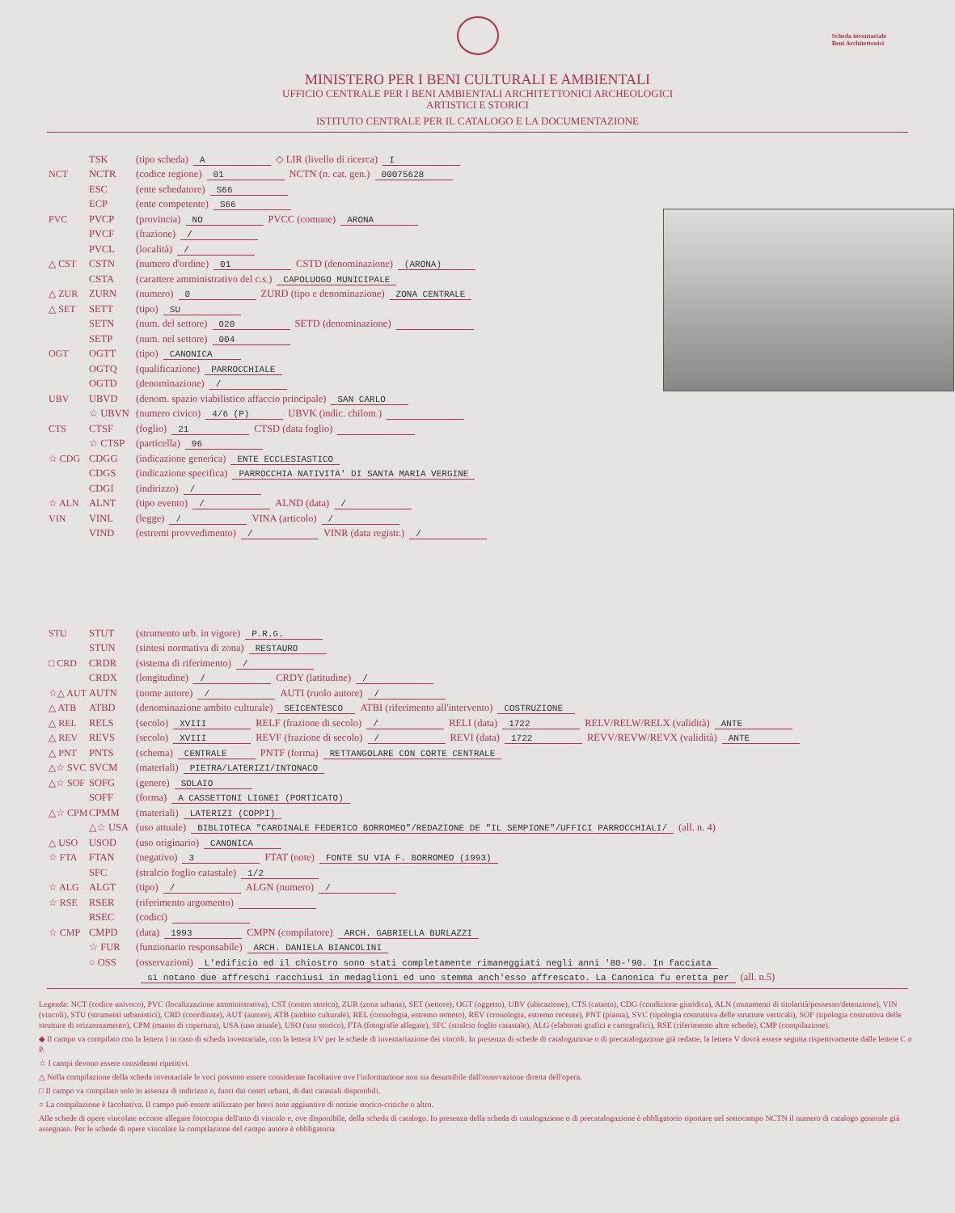Scheda inventariale
Beni Architettonici
MINISTERO PER I BENI CULTURALI E AMBIENTALI
UFFICIO CENTRALE PER I BENI AMBIENTALI ARCHITETTONICI ARCHEOLOGICI
ARTISTICI E STORICI
ISTITUTO CENTRALE PER IL CATALOGO E LA DOCUMENTAZIONE
TSK (tipo scheda) A ◇ LIR (livello di ricerca) I
NCT NCTR (codice regione) 01 NCTN (n. cat. gen.) 00075628
ESC (ente schedatore) S66
ECP (ente competente) S66
PVC PVCP (provincia) NO PVCC (comune) ARONA
PVCF (frazione) /
PVCL (località) /
△ CST CSTN (numero d'ordine) 01 CSTD (denominazione) (ARONA)
CSTA (carattere amministrativo del c.s.) CAPOLUOGO MUNICIPALE
△ ZUR ZURN (numero) 0 ZURD (tipo e denominazione) ZONA CENTRALE
△ SET SETT (tipo) SU
SETN (num. del settore) 020 SETD (denominazione)
SETP (num. nel settore) 004
OGT OGTT (tipo) CANONICA
OGTQ (qualificazione) PARROCCHIALE
OGTD (denominazione) /
UBV UBVD (denom. spazio viabilistico affaccio principale) SAN CARLO
☆ UBVN (numero civico) 4/6 (P) UBVK (indic. chilom.)
CTS CTSF (foglio) 21 CTSD (data foglio)
☆ CTSP (particella) 96
☆ CDG CDGG (indicazione generica) ENTE ECCLESIASTICO
CDGS (indicazione specifica) PARROCCHIA NATIVITA' DI SANTA MARIA VERGINE
CDGI (indirizzo) /
☆ ALN ALNT (tipo evento) / ALND (data) /
VIN VINL (legge) / VINA (articolo) /
VIND (estremi provvedimento) / VINR (data registr.) /
STU STUT (strumento urb. in vigore) P.R.G.
STUN (sintesi normativa di zona) RESTAURO
□ CRD CRDR (sistema di riferimento) /
CRDX (longitudine) / CRDY (latitudine) /
☆△ AUT AUTN (nome autore) / AUTI (ruolo autore) /
△ ATB ATBD (denominazione ambito culturale) SEICENTESCO ATBI (riferimento all'intervento) COSTRUZIONE
△ REL RELS (secolo) XVIII RELF (frazione di secolo) / RELI (data) 1722 RELV/RELW/RELX (validità) ANTE
△ REV REVS (secolo) XVIII REVF (frazione di secolo) / REVI (data) 1722 REVV/REVW/REVX (validità) ANTE
△ PNT PNTS (schema) CENTRALE PNTF (forma) RETTANGOLARE CON CORTE CENTRALE
△☆ SVC SVCM (materiali) PIETRA/LATERIZI/INTONACO
△☆ SOF SOFG (genere) SOLAIO
SOFF (forma) A CASSETTONI LIGNEI (PORTICATO)
△☆ CPM CPMM (materiali) LATERIZI (COPPI)
△☆ USA (uso attuale) BIBLIOTECA "CARDINALE FEDERICO BORROMEO"/REDAZIONE DE "IL SEMPIONE"/UFFICI PARROCCHIALI/ (all. n. 4)
△ USO USOD (uso originario) CANONICA
☆ FTA FTAN (negativo) 3 FTAT (note) FONTE SU VIA F. BORROMEO (1993)
SFC (stralcio foglio catastale) 1/2
☆ ALG ALGT (tipo) / ALGN (numero) /
☆ RSE RSER (riferimento argomento)
RSEC (codici)
☆ CMP CMPD (data) 1993 CMPN (compilatore) ARCH. GABRIELLA BURLAZZI
☆ FUR (funzionario responsabile) ARCH. DANIELA BIANCOLINI
○ OSS (osservazioni) L'edificio ed il chiostro sono stati completamente rimaneggiati negli anni '80-'90. In facciata
si notano due affreschi racchiusi in medaglioni ed uno stemma anch'esso affrescato. La Canonica fu eretta per (all. n.5)
Legenda: NCT (codice univoco), PVC (localizzazione amministrativa), CST (centro storico), ZUR (zona urbana), SET (settore), OGT (oggetto), UBV (ubicazione), CTS (catasto), CDG (condizione giuridica), ALN (mutamenti di titolarità/possesso/detenzione), VIN (vincoli), STU (strumenti urbanistici), CRD (coordinate), AUT (autore), ATB (ambito culturale), REL (cronologia, estremo remoto), REV (cronologia, estremo recente), PNT (pianta), SVC (tipologia costruttiva delle strutture verticali), SOF (tipologia costruttiva delle strutture di orizzontamento), CPM (manto di copertura), USA (uso attuale), USO (uso storico), FTA (fotografie allegate), SFC (stralcio foglio catastale), ALG (elaborati grafici e cartografici), RSE (riferimento altre schede), CMP (compilazione).
◆ Il campo va compilato con la lettera I in caso di scheda inventariale, con la lettera I/V per le schede di inventariazione dei vincoli. In presenza di schede di catalogazione o di precatalogazione già redatte, la lettera V dovrà essere seguita rispettivamente dalle lettere C o P.
☆ I campi devono essere considerati ripetitivi.
△ Nella compilazione della scheda inventariale le voci possono essere considerate facoltative ove l'informazione non sia desumibile dall'osservazione diretta dell'opera.
□ Il campo va compilato solo in assenza di indirizzo o, fuori dai centri urbani, di dati catastali disponibili.
○ La compilazione è facoltativa. Il campo può essere utilizzato per brevi note aggiuntive di notizie storico-critiche o altro.
Alle schede di opere vincolate occorre allegare fotocopia dell'atto di vincolo e, ove disponibile, della scheda di catalogo. In presenza della scheda di catalogazione o di precatalogazione è obbligatorio riportare nel sottocampo NCTN il numero di catalogo generale già assegnato. Per le schede di opere vincolate la compilazione del campo autore è obbligatoria.